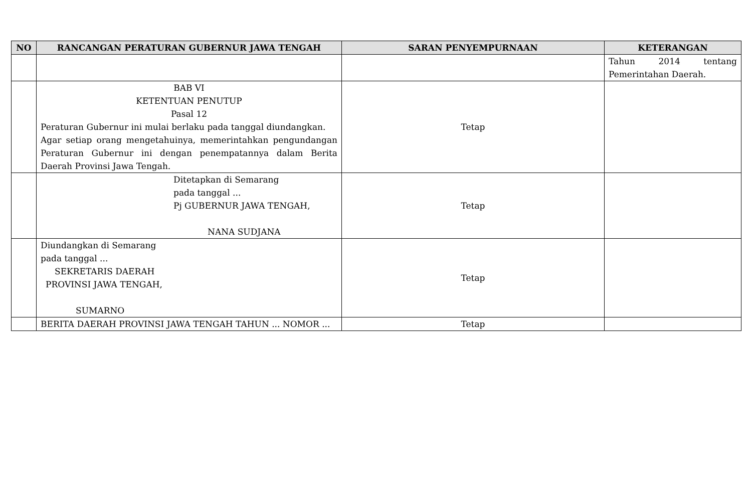| NO | RANCANGAN PERATURAN GUBERNUR JAWA TENGAH | SARAN PENYEMPURNAAN | KETERANGAN |
| --- | --- | --- | --- |
| | | | Tahun 2014 tentang Pemerintahan Daerah. |
| | BAB VI KETENTUAN PENUTUP Pasal 12 Peraturan Gubernur ini mulai berlaku pada tanggal diundangkan. Agar setiap orang mengetahuinya, memerintahkan pengundangan Peraturan Gubernur ini dengan penempatannya dalam Berita Daerah Provinsi Jawa Tengah. | Tetap | |
| | Ditetapkan di Semarang pada tanggal ... Pj GUBERNUR JAWA TENGAH, NANA SUDJANA | Tetap | |
| | Diundangkan di Semarang pada tanggal ... SEKRETARIS DAERAH PROVINSI JAWA TENGAH, SUMARNO | Tetap | |
| | BERITA DAERAH PROVINSI JAWA TENGAH TAHUN ... NOMOR ... | Tetap | |